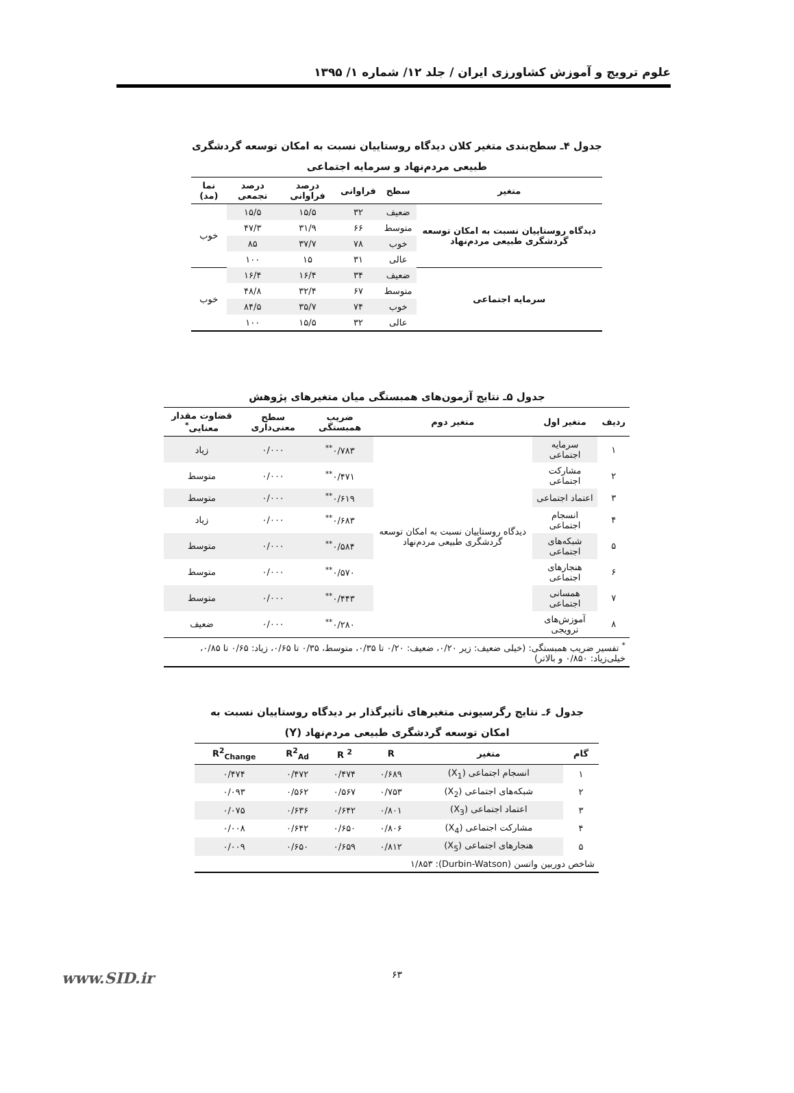علوم ترویج و آموزش کشاورزی ایران / جلد ۱۲/ شماره ۱/ ۱۳۹۵
جدول ۴ـ سطح‌بندی متغیر کلان دیدگاه روستاییان نسبت به امکان توسعه گردشگری طبیعی مردم‌نهاد و سرمایه اجتماعی
| متغیر | سطح | فراوانی | درصد فراوانی | درصد تجمعی | نما (مد) |
| --- | --- | --- | --- | --- | --- |
| دیدگاه روستاییان نسبت به امکان توسعه گردشگری طبیعی مردم‌نهاد | ضعیف | ۳۲ | ۱۵/۵ | ۱۵/۵ | خوب |
| | متوسط | ۶۶ | ۳۱/۹ | ۴۷/۳ | |
| | خوب | ۷۸ | ۳۷/۷ | ۸۵ | |
| | عالی | ۳۱ | ۱۵ | ۱۰۰ | |
| سرمایه اجتماعی | ضعیف | ۳۴ | ۱۶/۴ | ۱۶/۴ | خوب |
| | متوسط | ۶۷ | ۳۲/۴ | ۴۸/۸ | |
| | خوب | ۷۴ | ۳۵/۷ | ۸۴/۵ | |
| | عالی | ۳۲ | ۱۵/۵ | ۱۰۰ | |
جدول ۵ـ نتایج آزمون‌های همبستگی میان متغیرهای پژوهش
| ردیف | متغیر اول | متغیر دوم | ضریب همبستگی | سطح معنی‌داری | قضاوت مقدار معنایی<sup>*</sup> |
| --- | --- | --- | --- | --- | --- |
| ۱ | سرمایه اجتماعی | دیدگاه روستاییان نسبت به امکان توسعه گردشگری طبیعی مردم‌نهاد | ۰/۷۸۳<sup>**</sup> | ۰/۰۰۰ | زیاد |
| ۲ | مشارکت اجتماعی | | ۰/۴۷۱<sup>**</sup> | ۰/۰۰۰ | متوسط |
| ۳ | اعتماد اجتماعی | | ۰/۶۱۹<sup>**</sup> | ۰/۰۰۰ | متوسط |
| ۴ | انسجام اجتماعی | | ۰/۶۸۳<sup>**</sup> | ۰/۰۰۰ | زیاد |
| ۵ | شبکه‌های اجتماعی | | ۰/۵۸۴<sup>**</sup> | ۰/۰۰۰ | متوسط |
| ۶ | هنجارهای اجتماعی | | ۰/۵۷۰<sup>**</sup> | ۰/۰۰۰ | متوسط |
| ۷ | همسانی اجتماعی | | ۰/۴۴۳<sup>**</sup> | ۰/۰۰۰ | متوسط |
| ۸ | آموزش‌های ترویجی | | ۰/۲۸۰<sup>**</sup> | ۰/۰۰۰ | ضعیف |
| <sup>*</sup> تفسیر ضریب همبستگی: (خیلی ضعیف: زیر ۰/۲۰، ضعیف: ۰/۲۰ تا ۰/۳۵، متوسط، ۰/۳۵ تا ۰/۶۵، زیاد: ۰/۶۵ تا ۰/۸۵، خیلی‌زیاد: ۰/۸۵۰ و بالاتر) | | | | | |
جدول ۶ـ نتایج رگرسیونی متغیرهای تأثیرگذار بر دیدگاه روستاییان نسبت به امکان توسعه گردشگری طبیعی مردم‌نهاد (Y)
| گام | متغیر | R | R <sup>2</sup> | R<sup>2</sup><sub>Ad</sub> | R<sup>2</sup><sub>Change</sub> |
| --- | --- | --- | --- | --- | --- |
| ۱ | انسجام اجتماعی (X<sub>1</sub>) | ۰/۶۸۹ | ۰/۴۷۴ | ۰/۴۷۲ | ۰/۴۷۴ |
| ۲ | شبکه‌های اجتماعی (X<sub>2</sub>) | ۰/۷۵۳ | ۰/۵۶۷ | ۰/۵۶۲ | ۰/۰۹۳ |
| ۳ | اعتماد اجتماعی (X<sub>3</sub>) | ۰/۸۰۱ | ۰/۶۴۲ | ۰/۶۳۶ | ۰/۰۷۵ |
| ۴ | مشارکت اجتماعی (X<sub>4</sub>) | ۰/۸۰۶ | ۰/۶۵۰ | ۰/۶۴۲ | ۰/۰۰۸ |
| ۵ | هنجارهای اجتماعی (X<sub>5</sub>) | ۰/۸۱۲ | ۰/۶۵۹ | ۰/۶۵۰ | ۰/۰۰۹ |
| شاخص دوربین واتسن (Durbin-Watson): ۱/۸۵۳ | | | | | |
۶۳ www.SID.ir